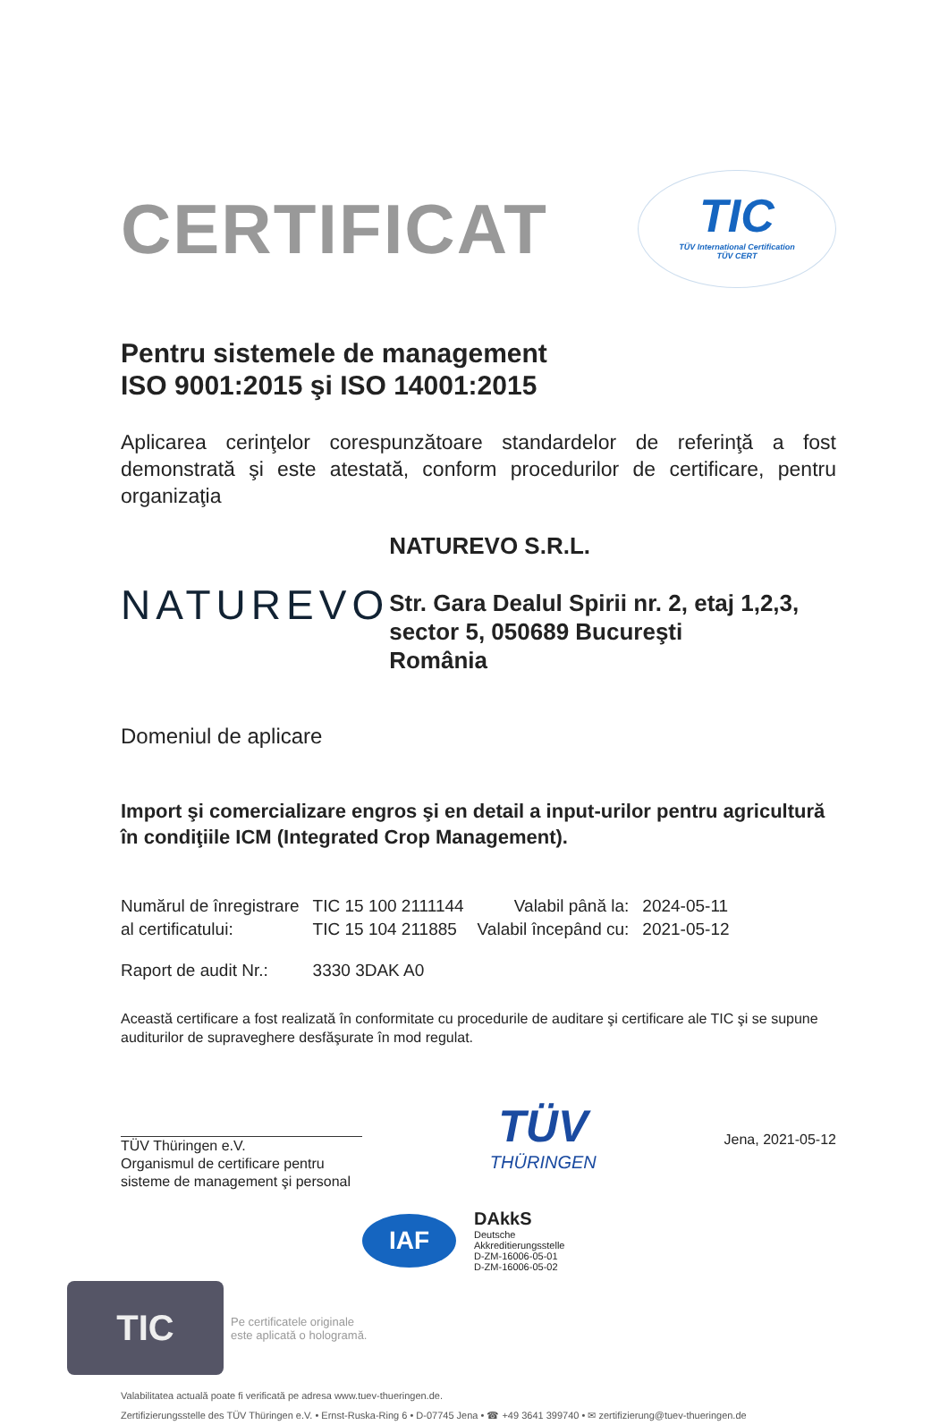CERTIFICAT
TIC
TÜV International Certification
TÜV CERT
Pentru sistemele de management
ISO 9001:2015 şi ISO 14001:2015
Aplicarea cerinţelor corespunzătoare standardelor de referinţă a fost demonstrată şi este atestată, conform procedurilor de certificare, pentru organizaţia
NATUREVO
NATUREVO S.R.L.
Str. Gara Dealul Spirii nr. 2, etaj 1,2,3, sector 5, 050689 Bucureşti
România
Domeniul de aplicare
Import şi comercializare engros şi en detail a input-urilor pentru agricultură în condiţiile ICM (Integrated Crop Management).
| Numărul de înregistrare | TIC 15 100 2111144 | Valabil până la: | 2024-05-11 |
| al certificatului: | TIC 15 104 211885 | Valabil începând cu: | 2021-05-12 |
| Raport de audit Nr.: | 3330 3DAK A0 | | |
Această certificare a fost realizată în conformitate cu procedurile de auditare şi certificare ale TIC şi se supune auditurilor de supraveghere desfăşurate în mod regulat.
TÜV Thüringen e.V.
Organismul de certificare pentru sisteme de management şi personal
TÜV
THÜRINGEN
Jena, 2021-05-12
IAF
DAkkS
Deutsche
Akkreditierungsstelle
D-ZM-16006-05-01
D-ZM-16006-05-02
TIC
Pe certificatele originale
este aplicată o hologramă.
Valabilitatea actuală poate fi verificată pe adresa www.tuev-thueringen.de.
Zertifizierungsstelle des TÜV Thüringen e.V. • Ernst-Ruska-Ring 6 • D-07745 Jena • ☎ +49 3641 399740 • ✉ zertifizierung@tuev-thueringen.de